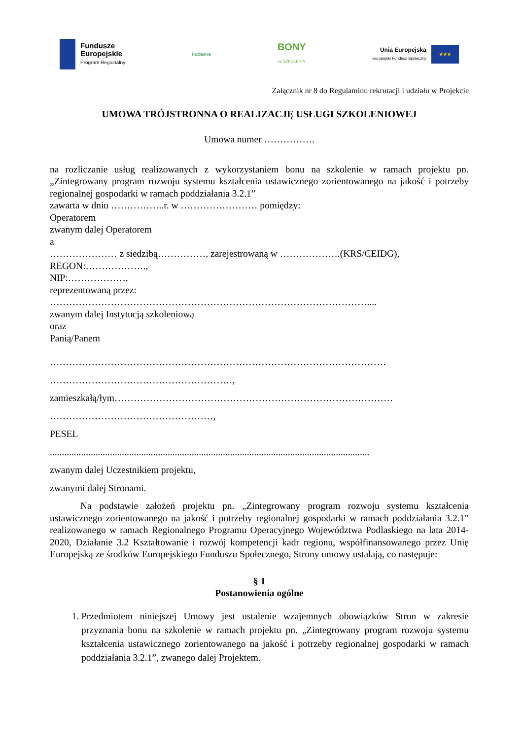Fundusze
Europejskie
Program Regionalny
Podlaskie
BONY
na SZKOLENIA
Unia Europejska
Europejski Fundusz Społeczny
★★★
Załącznik nr 8 do Regulaminu rekrutacji i udziału w Projekcie
UMOWA TRÓJSTRONNA O REALIZACJĘ USŁUGI SZKOLENIOWEJ
Umowa numer …………….
na rozliczanie usług realizowanych z wykorzystaniem bonu na szkolenie w ramach projektu pn. „Zintegrowany program rozwoju systemu kształcenia ustawicznego zorientowanego na jakość i potrzeby regionalnej gospodarki w ramach poddziałania 3.2.1”
zawarta w dniu ……………..r. w …………………… pomiędzy:
Operatorem
zwanym dalej Operatorem
a
………………… z siedzibą……………, zarejestrowaną w ……………….(KRS/CEIDG),
REGON:……………….,
NIP:……………….
reprezentowaną przez:
………………………………………………………………………………………....
zwanym dalej Instytucją szkoleniową
oraz
Panią/Panem
……………………………………………………………………………………………
…………………………………………………,
zamieszkałą/łym……………………………………………………………………………
……………………………………………,
PESEL
.....................................................................................................................................
zwanym dalej Uczestnikiem projektu,
zwanymi dalej Stronami.
Na podstawie założeń projektu pn. „Zintegrowany program rozwoju systemu kształcenia ustawicznego zorientowanego na jakość i potrzeby regionalnej gospodarki w ramach poddziałania 3.2.1” realizowanego w ramach Regionalnego Programu Operacyjnego Województwa Podlaskiego na lata 2014-2020, Działanie 3.2 Kształtowanie i rozwój kompetencji kadr regionu, współfinansowanego przez Unię Europejską ze środków Europejskiego Funduszu Społecznego, Strony umowy ustalają, co następuje:
§ 1
Postanowienia ogólne
1. Przedmiotem niniejszej Umowy jest ustalenie wzajemnych obowiązków Stron w zakresie przyznania bonu na szkolenie w ramach projektu pn. „Zintegrowany program rozwoju systemu kształcenia ustawicznego zorientowanego na jakość i potrzeby regionalnej gospodarki w ramach poddziałania 3.2.1”, zwanego dalej Projektem.